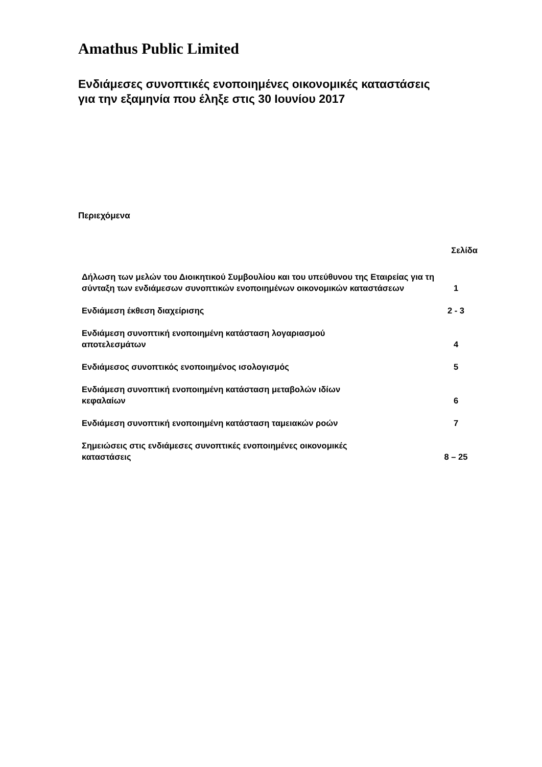Amathus Public Limited
Ενδιάμεσες συνοπτικές ενοποιημένες οικονομικές καταστάσεις
για την εξαμηνία που έληξε στις 30 Ιουνίου 2017
Περιεχόμενα
| | Σελίδα |
| --- | --- |
| Δήλωση των μελών του Διοικητικού Συμβουλίου και του υπεύθυνου της Εταιρείας για τη σύνταξη των ενδιάμεσων συνοπτικών ενοποιημένων οικονομικών καταστάσεων | 1 |
| Ενδιάμεση έκθεση διαχείρισης | 2 - 3 |
| Ενδιάμεση συνοπτική ενοποιημένη κατάσταση λογαριασμού αποτελεσμάτων | 4 |
| Ενδιάμεσος συνοπτικός ενοποιημένος ισολογισμός | 5 |
| Ενδιάμεση συνοπτική ενοποιημένη κατάσταση μεταβολών ιδίων κεφαλαίων | 6 |
| Ενδιάμεση συνοπτική ενοποιημένη κατάσταση ταμειακών ροών | 7 |
| Σημειώσεις στις ενδιάμεσες συνοπτικές ενοποιημένες οικονομικές καταστάσεις | 8 – 25 |